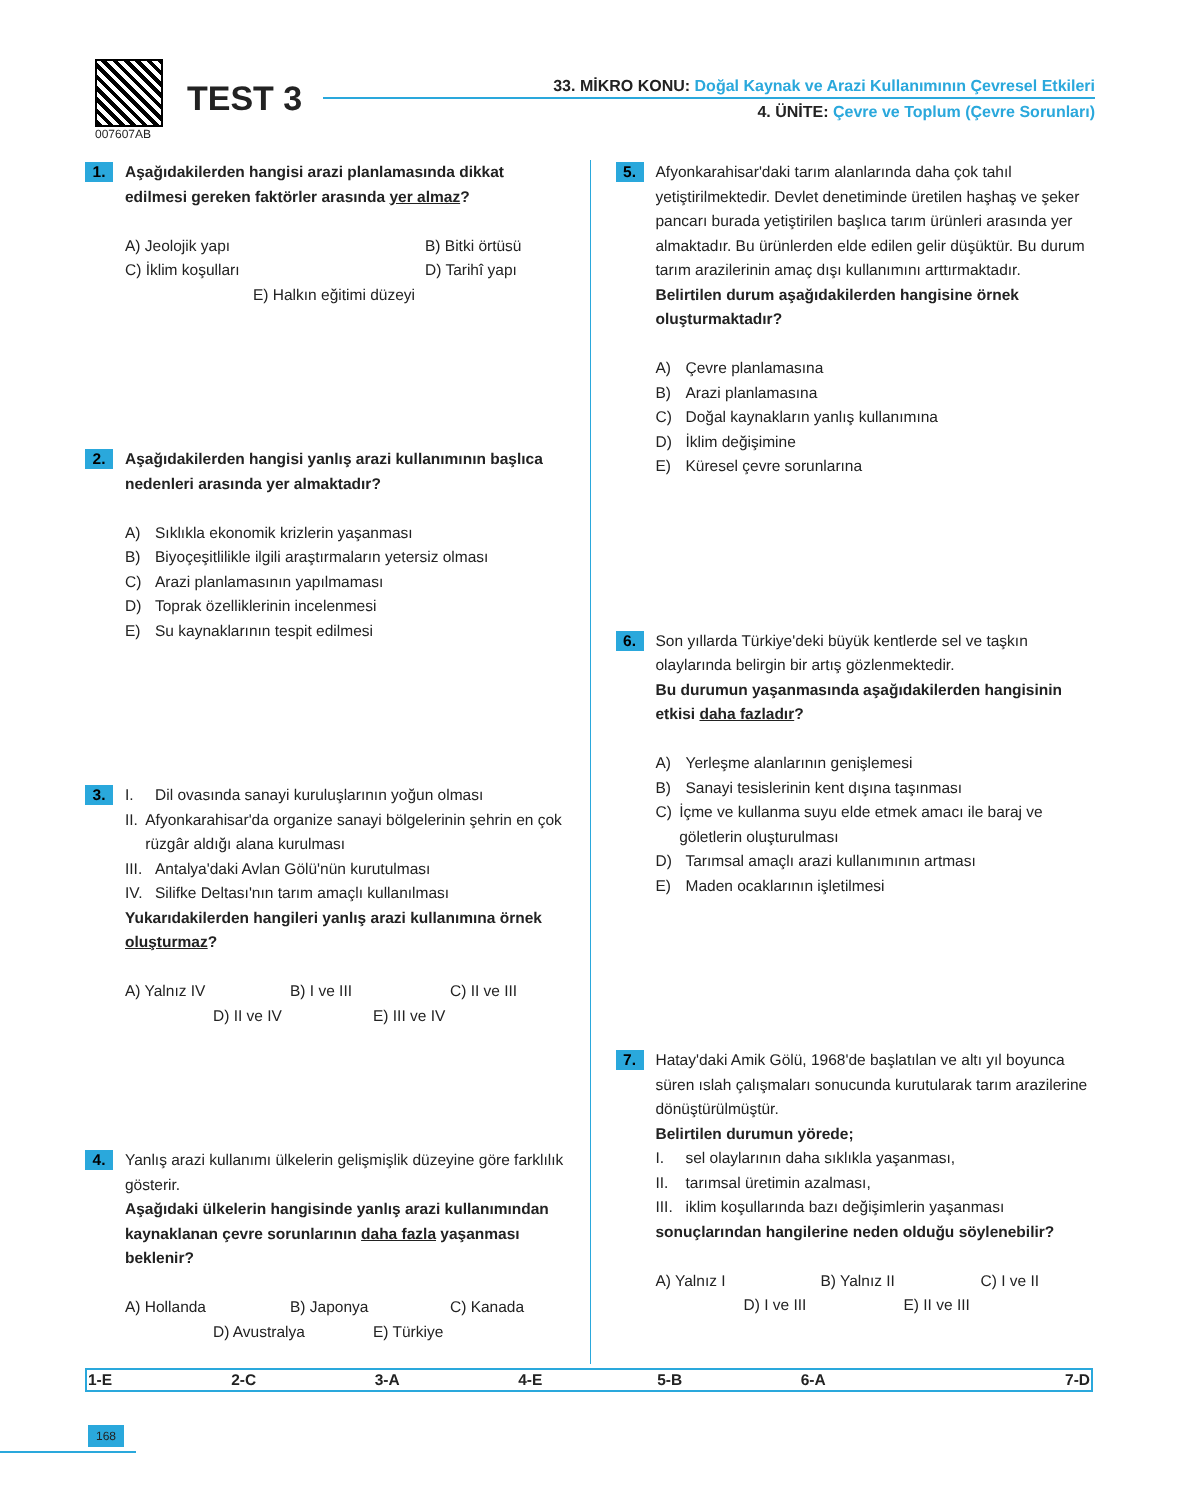007607AB
TEST 3
33. MİKRO KONU: Doğal Kaynak ve Arazi Kullanımının Çevresel Etkileri
4. ÜNİTE: Çevre ve Toplum (Çevre Sorunları)
1.
Aşağıdakilerden hangisi arazi planlamasında dikkat edilmesi gereken faktörler arasında yer almaz?
A) Jeolojik yapı B) Bitki örtüsü
C) İklim koşulları D) Tarihî yapı
E) Halkın eğitimi düzeyi
2.
Aşağıdakilerden hangisi yanlış arazi kullanımının başlıca nedenleri arasında yer almaktadır?
A) Sıklıkla ekonomik krizlerin yaşanması
B) Biyoçeşitlilikle ilgili araştırmaların yetersiz olması
C) Arazi planlamasının yapılmaması
D) Toprak özelliklerinin incelenmesi
E) Su kaynaklarının tespit edilmesi
3.
I. Dil ovasında sanayi kuruluşlarının yoğun olması
II. Afyonkarahisar'da organize sanayi bölgelerinin şehrin en çok rüzgâr aldığı alana kurulması
III. Antalya'daki Avlan Gölü'nün kurutulması
IV. Silifke Deltası'nın tarım amaçlı kullanılması
Yukarıdakilerden hangileri yanlış arazi kullanımına örnek oluşturmaz?
A) Yalnız IV B) I ve III C) II ve III
D) II ve IV E) III ve IV
4.
Yanlış arazi kullanımı ülkelerin gelişmişlik düzeyine göre farklılık gösterir.
Aşağıdaki ülkelerin hangisinde yanlış arazi kullanımından kaynaklanan çevre sorunlarının daha fazla yaşanması beklenir?
A) Hollanda B) Japonya C) Kanada
D) Avustralya E) Türkiye
5.
Afyonkarahisar'daki tarım alanlarında daha çok tahıl yetiştirilmektedir. Devlet denetiminde üretilen haşhaş ve şeker pancarı burada yetiştirilen başlıca tarım ürünleri arasında yer almaktadır. Bu ürünlerden elde edilen gelir düşüktür. Bu durum tarım arazilerinin amaç dışı kullanımını arttırmaktadır.
Belirtilen durum aşağıdakilerden hangisine örnek oluşturmaktadır?
A) Çevre planlamasına
B) Arazi planlamasına
C) Doğal kaynakların yanlış kullanımına
D) İklim değişimine
E) Küresel çevre sorunlarına
6.
Son yıllarda Türkiye'deki büyük kentlerde sel ve taşkın olaylarında belirgin bir artış gözlenmektedir.
Bu durumun yaşanmasında aşağıdakilerden hangisinin etkisi daha fazladır?
A) Yerleşme alanlarının genişlemesi
B) Sanayi tesislerinin kent dışına taşınması
C) İçme ve kullanma suyu elde etmek amacı ile baraj ve göletlerin oluşturulması
D) Tarımsal amaçlı arazi kullanımının artması
E) Maden ocaklarının işletilmesi
7.
Hatay'daki Amik Gölü, 1968'de başlatılan ve altı yıl boyunca süren ıslah çalışmaları sonucunda kurutularak tarım arazilerine dönüştürülmüştür.
Belirtilen durumun yörede;
I. sel olaylarının daha sıklıkla yaşanması,
II. tarımsal üretimin azalması,
III. iklim koşullarında bazı değişimlerin yaşanması
sonuçlarından hangilerine neden olduğu söylenebilir?
A) Yalnız I B) Yalnız II C) I ve II
D) I ve III E) II ve III
| 1-E | 2-C | 3-A | 4-E | 5-B | 6-A | 7-D |
168